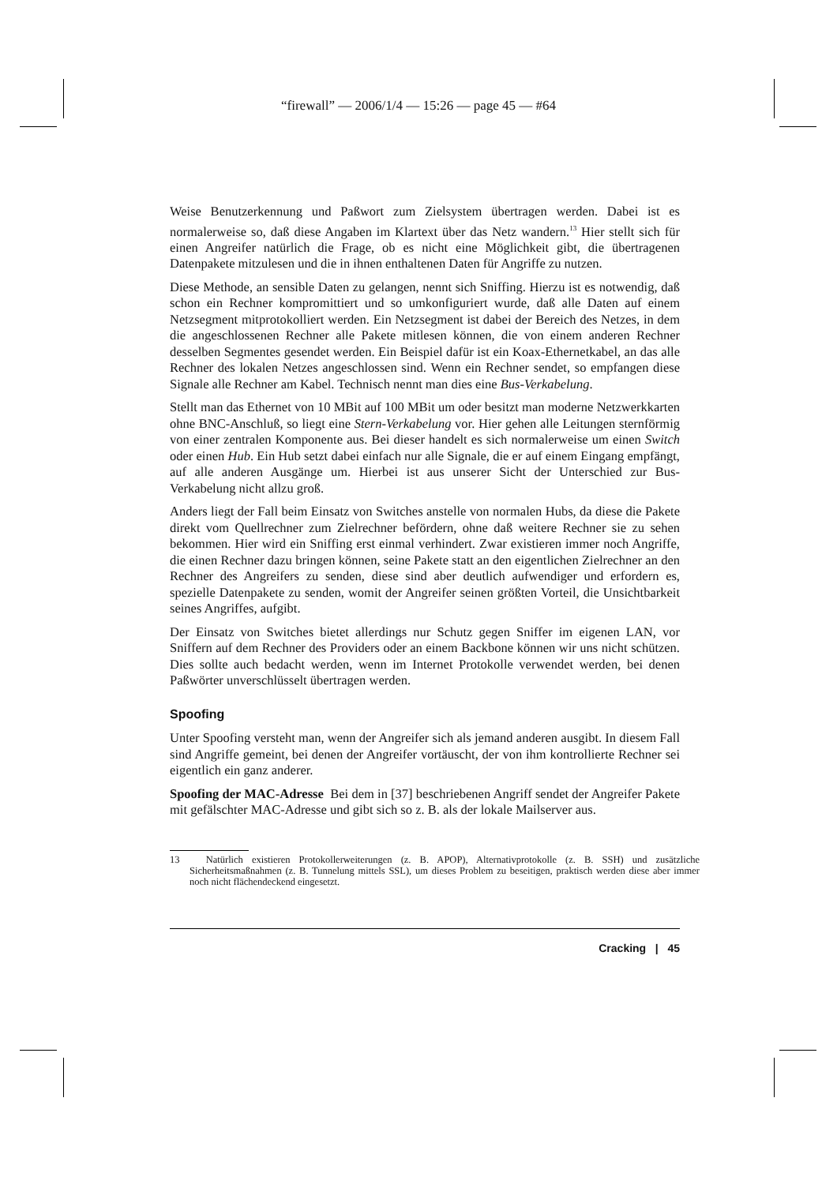“firewall” — 2006/1/4 — 15:26 — page 45 — #64
Weise Benutzerkennung und Paßwort zum Zielsystem übertragen werden. Dabei ist es normalerweise so, daß diese Angaben im Klartext über das Netz wandern.<sup>13</sup> Hier stellt sich für einen Angreifer natürlich die Frage, ob es nicht eine Möglichkeit gibt, die übertragenen Datenpakete mitzulesen und die in ihnen enthaltenen Daten für Angriffe zu nutzen.
Diese Methode, an sensible Daten zu gelangen, nennt sich Sniffing. Hierzu ist es notwendig, daß schon ein Rechner kompromittiert und so umkonfiguriert wurde, daß alle Daten auf einem Netzsegment mitprotokolliert werden. Ein Netzsegment ist dabei der Bereich des Netzes, in dem die angeschlossenen Rechner alle Pakete mitlesen können, die von einem anderen Rechner desselben Segmentes gesendet werden. Ein Beispiel dafür ist ein Koax-Ethernetkabel, an das alle Rechner des lokalen Netzes angeschlossen sind. Wenn ein Rechner sendet, so empfangen diese Signale alle Rechner am Kabel. Technisch nennt man dies eine Bus-Verkabelung.
Stellt man das Ethernet von 10 MBit auf 100 MBit um oder besitzt man moderne Netzwerkkarten ohne BNC-Anschluß, so liegt eine Stern-Verkabelung vor. Hier gehen alle Leitungen sternförmig von einer zentralen Komponente aus. Bei dieser handelt es sich normalerweise um einen Switch oder einen Hub. Ein Hub setzt dabei einfach nur alle Signale, die er auf einem Eingang empfängt, auf alle anderen Ausgänge um. Hierbei ist aus unserer Sicht der Unterschied zur Bus-Verkabelung nicht allzu groß.
Anders liegt der Fall beim Einsatz von Switches anstelle von normalen Hubs, da diese die Pakete direkt vom Quellrechner zum Zielrechner befördern, ohne daß weitere Rechner sie zu sehen bekommen. Hier wird ein Sniffing erst einmal verhindert. Zwar existieren immer noch Angriffe, die einen Rechner dazu bringen können, seine Pakete statt an den eigentlichen Zielrechner an den Rechner des Angreifers zu senden, diese sind aber deutlich aufwendiger und erfordern es, spezielle Datenpakete zu senden, womit der Angreifer seinen größten Vorteil, die Unsichtbarkeit seines Angriffes, aufgibt.
Der Einsatz von Switches bietet allerdings nur Schutz gegen Sniffer im eigenen LAN, vor Sniffern auf dem Rechner des Providers oder an einem Backbone können wir uns nicht schützen. Dies sollte auch bedacht werden, wenn im Internet Protokolle verwendet werden, bei denen Paßwörter unverschlüsselt übertragen werden.
Spoofing
Unter Spoofing versteht man, wenn der Angreifer sich als jemand anderen ausgibt. In diesem Fall sind Angriffe gemeint, bei denen der Angreifer vortäuscht, der von ihm kontrollierte Rechner sei eigentlich ein ganz anderer.
Spoofing der MAC-Adresse Bei dem in [37] beschriebenen Angriff sendet der Angreifer Pakete mit gefälschter MAC-Adresse und gibt sich so z. B. als der lokale Mailserver aus.
13 Natürlich existieren Protokollerweiterungen (z. B. APOP), Alternativprotokolle (z. B. SSH) und zusätzliche Sicherheitsmaßnahmen (z. B. Tunnelung mittels SSL), um dieses Problem zu beseitigen, praktisch werden diese aber immer noch nicht flächendeckend eingesetzt.
Cracking | 45